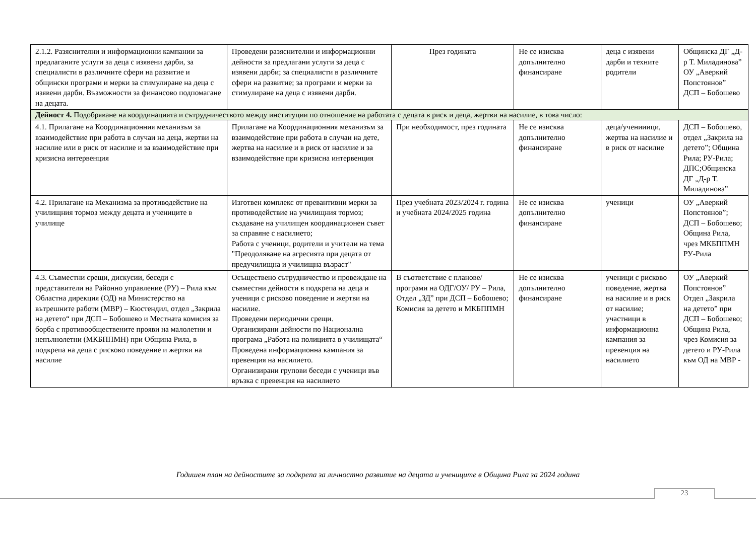| 2.1.2. Разяснителни и информационни кампании за предлаганите услуги за деца с изявени дарби, за специалисти в различните сфери на развитие и общински програми и мерки за стимулиране на деца с изявени дарби. Възможности за финансово подпомагане на децата. | Проведени разяснителни и информационни дейности за предлагани услуги за деца с изявени дарби; за специалисти в различните сфери на развитие; за програми и мерки за стимулиране на деца с изявени дарби. | През годината | Не се изисква допълнително финансиране | деца с изявени дарби и техните родители | Общинска ДГ „Д-р Т. Миладинова” ОУ „Аверкий Попстоянов” ДСП – Бобошево |
| Дейност 4. Подобряване на координацията и сътрудничеството между институции по отношение на работата с децата в риск и деца, жертви на насилие, в това число: | | | | | |
| 4.1. Прилагане на Координационния механизъм за взаимодействие при работа в случаи на деца, жертви на насилие или в риск от насилие и за взаимодействие при кризисна интервенция | Прилагане на Координационния механизъм за взаимодействие при работа в случаи на дете, жертва на насилие и в риск от насилие и за взаимодействие при кризисна интервенция | При необходимост, през годината | Не се изисква допълнително финансиране | деца/ученииици, жертва на насилие и в риск от насилие | ДСП – Бобошево, отдел „Закрила на детето”; Община Рила; РУ-Рила; ДПС;Общинска ДГ „Д-р Т. Миладинова” |
| 4.2. Прилагане на Механизма за противодействие на училищния тормоз между децата и учениците в училище | Изготвен комплекс от превантивни мерки за противодействие на училищния тормоз; създаване на училищен координационен съвет за справяне с насилието; Работа с ученици, родители и учители на тема "Преодоляване на агресията при децата от предучилищна и училищна възраст" | През учебната 2023/2024 г. година и учебната 2024/2025 година | Не се изисква допълнително финансиране | ученици | ОУ „Аверкий Попстоянов”; ДСП – Бобошево; Община Рила, чрез МКБППМН РУ-Рила |
| 4.3. Съвместни срещи, дискусии, беседи с представители на Районно управление (РУ) – Рила към Областна дирекция (ОД) на Министерство на вътрешните работи (МВР) – Кюстендил, отдел „Закрила на детето“ при ДСП – Бобошево и Местната комисия за борба с противообществените прояви на малолетни и непълнолетни (МКБППМН) при Община Рила, в подкрепа на деца с рисково поведение и жертви на насилие | Осъществено сътрудничество и провеждане на съвместни дейности в подкрепа на деца и ученици с рисково поведение и жертви на насилие. Проведени периодични срещи. Организирани дейности по Национална програма „Работа на полицията в училищата“ Проведена информационна кампания за превенция на насилието. Организирани групови беседи с ученици във връзка с превенция на насилието | В съответствие с планове/програми на ОДГ/ОУ/ РУ – Рила, Отдел „ЗД” при ДСП – Бобошево; Комисия за детето и МКБППМН | Не се изисква допълнително финансиране | ученици с рисково поведение, жертва на насилие и в риск от насилие; участници в информационна кампания за превенция на насилието | ОУ „Аверкий Попстоянов” Отдел „Закрила на детето” при ДСП – Бобошево; Община Рила, чрез Комисия за детето и РУ-Рила към ОД на МВР - |
Годишен план на дейностите за подкрепа за личностно развитие на децата и учениците в Община Рила за 2024 година
23